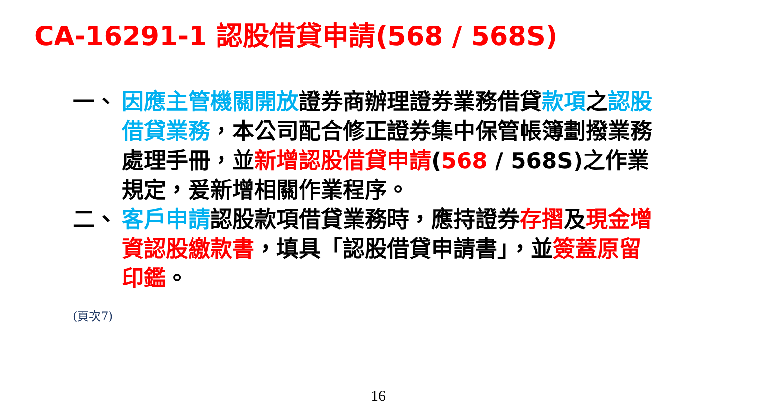CA-16291-1 認股借貸申請(568 / 568S)
一、 因應主管機關開放證券商辦理證券業務借貸款項之認股借貸業務，本公司配合修正證券集中保管帳簿劃撥業務處理手冊，並新增認股借貸申請(568 / 568S)之作業規定，爰新增相關作業程序。
二、 客戶申請認股款項借貸業務時，應持證券存摺及現金增資認股繳款書，填具「認股借貸申請書」，並簽蓋原留印鑑。
(頁次7)
16